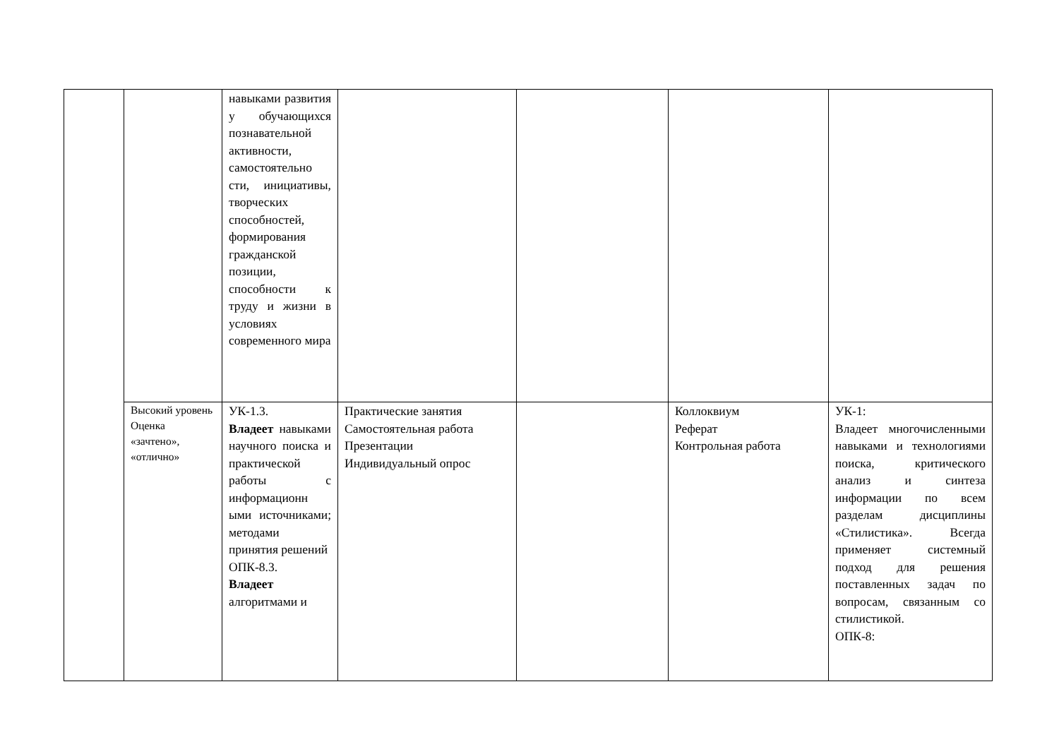| | | навыками развития у обучающихся познавательной активности, самостоятельно сти, инициативы, творческих способностей, формирования гражданской позиции, способности к труду и жизни в условиях современного мира | | | | |
| | Высокий уровень Оценка «зачтено», «отлично» | УК-1.3. Владеет навыками научного поиска и практической работы с информационн ыми источниками; методами принятия решений ОПК-8.3. Владеет алгоритмами и | Практические занятия Самостоятельная работа Презентации Индивидуальный опрос | | Коллоквиум Реферат Контрольная работа | УК-1: Владеет многочисленными навыками и технологиями поиска, критического анализ и синтеза информации по всем разделам дисциплины «Стилистика». Всегда применяет системный подход для решения поставленных задач по вопросам, связанным со стилистикой. ОПК-8: |